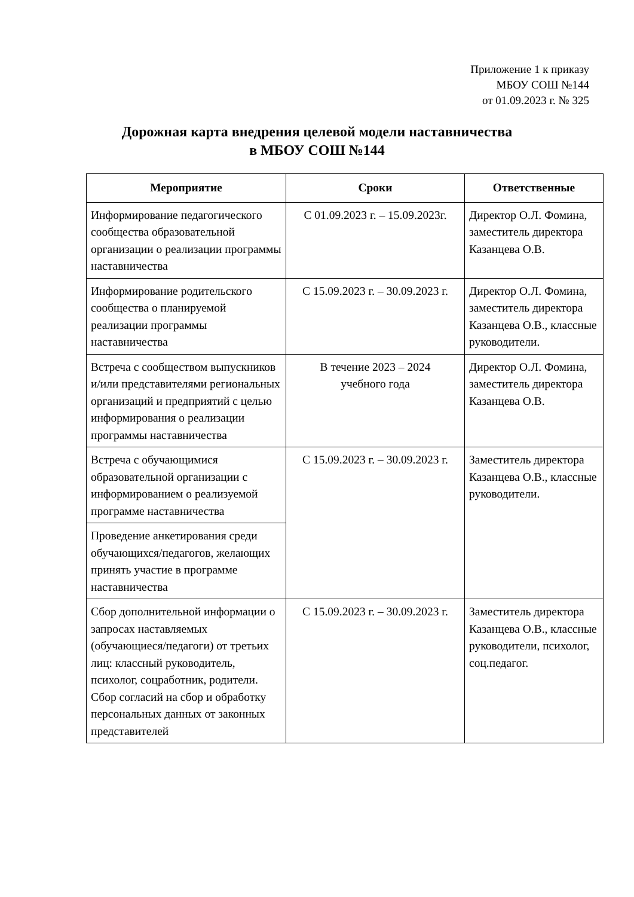Приложение 1 к приказу
МБОУ СОШ №144
от 01.09.2023 г. № 325
Дорожная карта внедрения целевой модели наставничества
в МБОУ СОШ №144
| Мероприятие | Сроки | Ответственные |
| --- | --- | --- |
| Информирование педагогического сообщества образовательной организации о реализации программы наставничества | С 01.09.2023 г. – 15.09.2023г. | Директор О.Л. Фомина, заместитель директора Казанцева О.В. |
| Информирование родительского сообщества о планируемой реализации программы наставничества | С 15.09.2023 г. – 30.09.2023 г. | Директор О.Л. Фомина, заместитель директора Казанцева О.В., классные руководители. |
| Встреча с сообществом выпускников и/или представителями региональных организаций и предприятий с целью информирования о реализации программы наставничества | В течение 2023 – 2024 учебного года | Директор О.Л. Фомина, заместитель директора Казанцева О.В. |
| Встреча с обучающимися образовательной организации с информированием о реализуемой программе наставничества | С 15.09.2023 г. – 30.09.2023 г. | Заместитель директора Казанцева О.В., классные руководители. |
| Проведение анкетирования среди обучающихся/педагогов, желающих принять участие в программе наставничества | | |
| Сбор дополнительной информации о запросах наставляемых (обучающиеся/педагоги) от третьих лиц: классный руководитель, психолог, соцработник, родители. Сбор согласий на сбор и обработку персональных данных от законных представителей | С 15.09.2023 г. – 30.09.2023 г. | Заместитель директора Казанцева О.В., классные руководители, психолог, соц.педагог. |